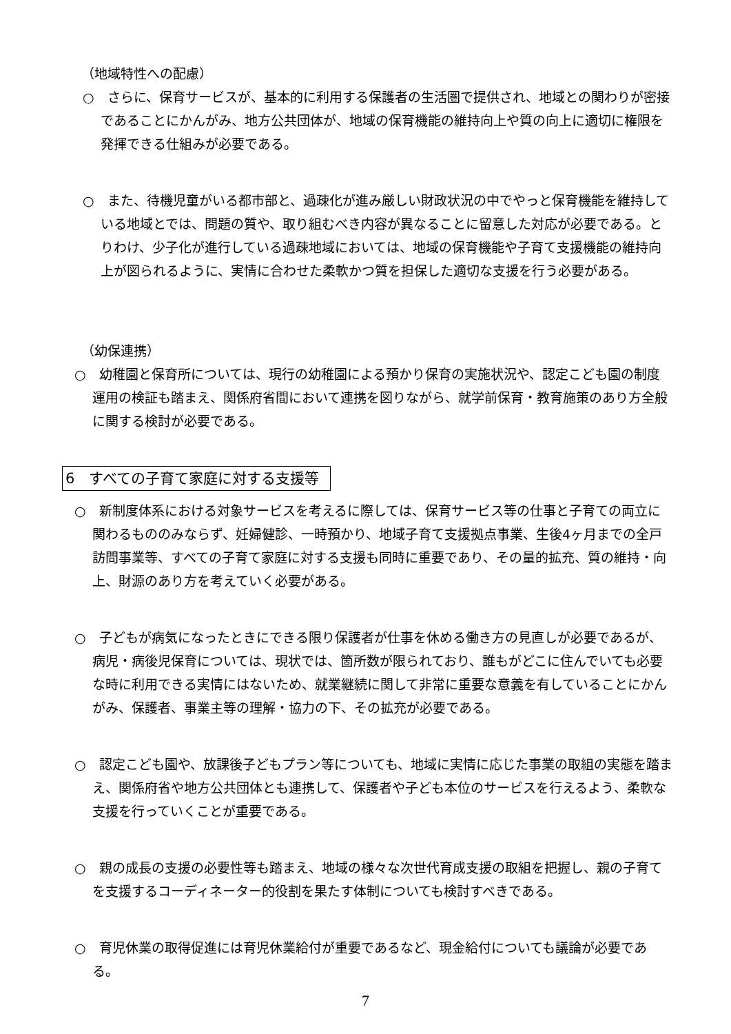（地域特性への配慮）
○　さらに、保育サービスが、基本的に利用する保護者の生活圏で提供され、地域との関わりが密接であることにかんがみ、地方公共団体が、地域の保育機能の維持向上や質の向上に適切に権限を発揮できる仕組みが必要である。
○　また、待機児童がいる都市部と、過疎化が進み厳しい財政状況の中でやっと保育機能を維持している地域とでは、問題の質や、取り組むべき内容が異なることに留意した対応が必要である。とりわけ、少子化が進行している過疎地域においては、地域の保育機能や子育て支援機能の維持向上が図られるように、実情に合わせた柔軟かつ質を担保した適切な支援を行う必要がある。
（幼保連携）
○　幼稚園と保育所については、現行の幼稚園による預かり保育の実施状況や、認定こども園の制度運用の検証も踏まえ、関係府省間において連携を図りながら、就学前保育・教育施策のあり方全般に関する検討が必要である。
6　すべての子育て家庭に対する支援等
○　新制度体系における対象サービスを考えるに際しては、保育サービス等の仕事と子育ての両立に関わるもののみならず、妊婦健診、一時預かり、地域子育て支援拠点事業、生後4ヶ月までの全戸訪問事業等、すべての子育て家庭に対する支援も同時に重要であり、その量的拡充、質の維持・向上、財源のあり方を考えていく必要がある。
○　子どもが病気になったときにできる限り保護者が仕事を休める働き方の見直しが必要であるが、病児・病後児保育については、現状では、箇所数が限られており、誰もがどこに住んでいても必要な時に利用できる実情にはないため、就業継続に関して非常に重要な意義を有していることにかんがみ、保護者、事業主等の理解・協力の下、その拡充が必要である。
○　認定こども園や、放課後子どもプラン等についても、地域に実情に応じた事業の取組の実態を踏まえ、関係府省や地方公共団体とも連携して、保護者や子ども本位のサービスを行えるよう、柔軟な支援を行っていくことが重要である。
○　親の成長の支援の必要性等も踏まえ、地域の様々な次世代育成支援の取組を把握し、親の子育てを支援するコーディネーター的役割を果たす体制についても検討すべきである。
○　育児休業の取得促進には育児休業給付が重要であるなど、現金給付についても議論が必要である。
7